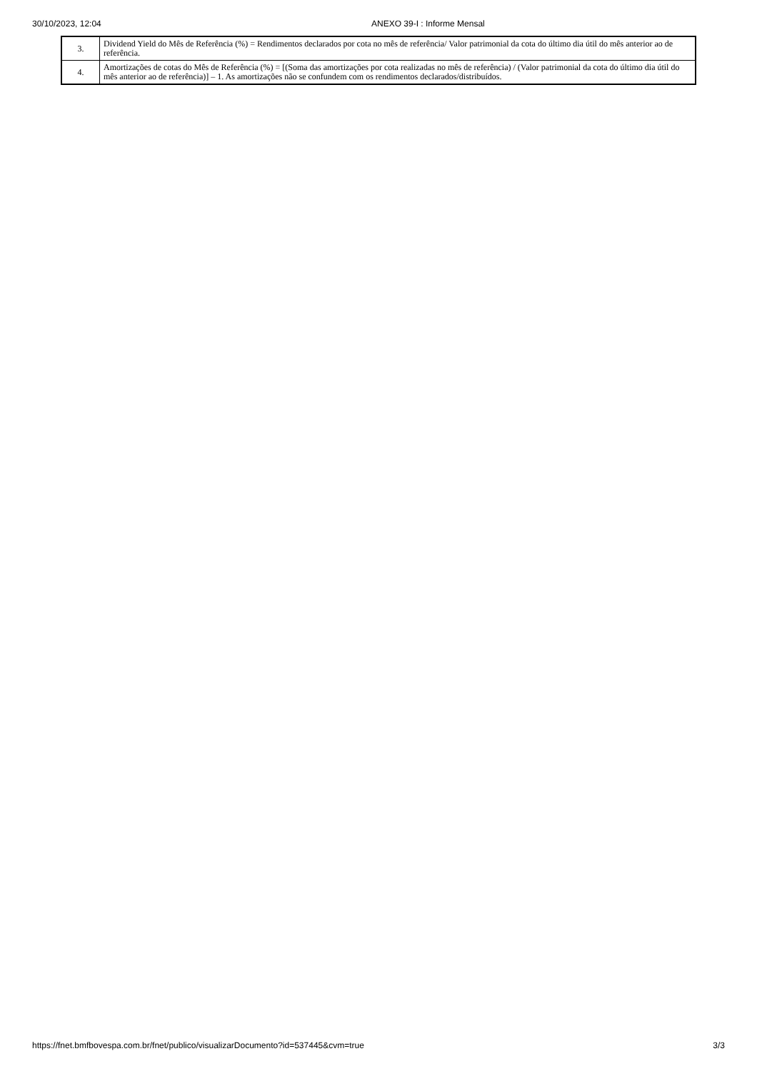30/10/2023, 12:04 ANEXO 39-I : Informe Mensal
| 3. | Dividend Yield do Mês de Referência (%) = Rendimentos declarados por cota no mês de referência/ Valor patrimonial da cota do último dia útil do mês anterior ao de referência. |
| 4. | Amortizações de cotas do Mês de Referência (%) = [(Soma das amortizações por cota realizadas no mês de referência) / (Valor patrimonial da cota do último dia útil do mês anterior ao de referência)] – 1. As amortizações não se confundem com os rendimentos declarados/distribuídos. |
https://fnet.bmfbovespa.com.br/fnet/publico/visualizarDocumento?id=537445&cvm=true 3/3